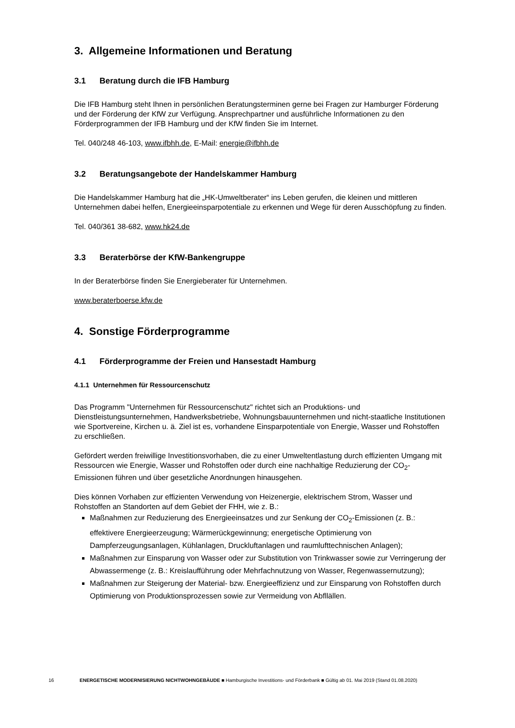3. Allgemeine Informationen und Beratung
3.1 Beratung durch die IFB Hamburg
Die IFB Hamburg steht Ihnen in persönlichen Beratungsterminen gerne bei Fragen zur Hamburger Förderung und der Förderung der KfW zur Verfügung. Ansprechpartner und ausführliche Informationen zu den Förderprogrammen der IFB Hamburg und der KfW finden Sie im Internet.
Tel. 040/248 46-103, www.ifbhh.de, E-Mail: energie@ifbhh.de
3.2 Beratungsangebote der Handelskammer Hamburg
Die Handelskammer Hamburg hat die „HK-Umweltberater“ ins Leben gerufen, die kleinen und mittleren Unternehmen dabei helfen, Energieeinsparpotentiale zu erkennen und Wege für deren Ausschöpfung zu finden.
Tel. 040/361 38-682, www.hk24.de
3.3 Beraterbörse der KfW-Bankengruppe
In der Beraterbörse finden Sie Energieberater für Unternehmen.
www.beraterboerse.kfw.de
4. Sonstige Förderprogramme
4.1 Förderprogramme der Freien und Hansestadt Hamburg
4.1.1 Unternehmen für Ressourcenschutz
Das Programm "Unternehmen für Ressourcenschutz" richtet sich an Produktions- und Dienstleistungsunternehmen, Handwerksbetriebe, Wohnungsbauunternehmen und nicht-staatliche Institutionen wie Sportvereine, Kirchen u. ä. Ziel ist es, vorhandene Einsparpotentiale von Energie, Wasser und Rohstoffen zu erschließen.
Gefördert werden freiwillige Investitionsvorhaben, die zu einer Umweltentlastung durch effizienten Umgang mit Ressourcen wie Energie, Wasser und Rohstoffen oder durch eine nachhaltige Reduzierung der CO<sub>2</sub>-Emissionen führen und über gesetzliche Anordnungen hinausgehen.
Dies können Vorhaben zur effizienten Verwendung von Heizenergie, elektrischem Strom, Wasser und Rohstoffen an Standorten auf dem Gebiet der FHH, wie z. B.:
Maßnahmen zur Reduzierung des Energieeinsatzes und zur Senkung der CO<sub>2</sub>-Emissionen (z. B.: effektivere Energieerzeugung; Wärmerückgewinnung; energetische Optimierung von Dampferzeugungsanlagen, Kühlanlagen, Druckluftanlagen und raumlufttechnischen Anlagen);
Maßnahmen zur Einsparung von Wasser oder zur Substitution von Trinkwasser sowie zur Verringerung der Abwassermenge (z. B.: Kreislaufführung oder Mehrfachnutzung von Wasser, Regenwassernutzung);
Maßnahmen zur Steigerung der Material- bzw. Energieeffizienz und zur Einsparung von Rohstoffen durch Optimierung von Produktionsprozessen sowie zur Vermeidung von Abfllällen.
16 ENERGETISCHE MODERNISIERUNG NICHTWOHNGEBÄUDE ■ Hamburgische Investitions- und Förderbank ■ Gültig ab 01. Mai 2019 (Stand 01.08.2020)